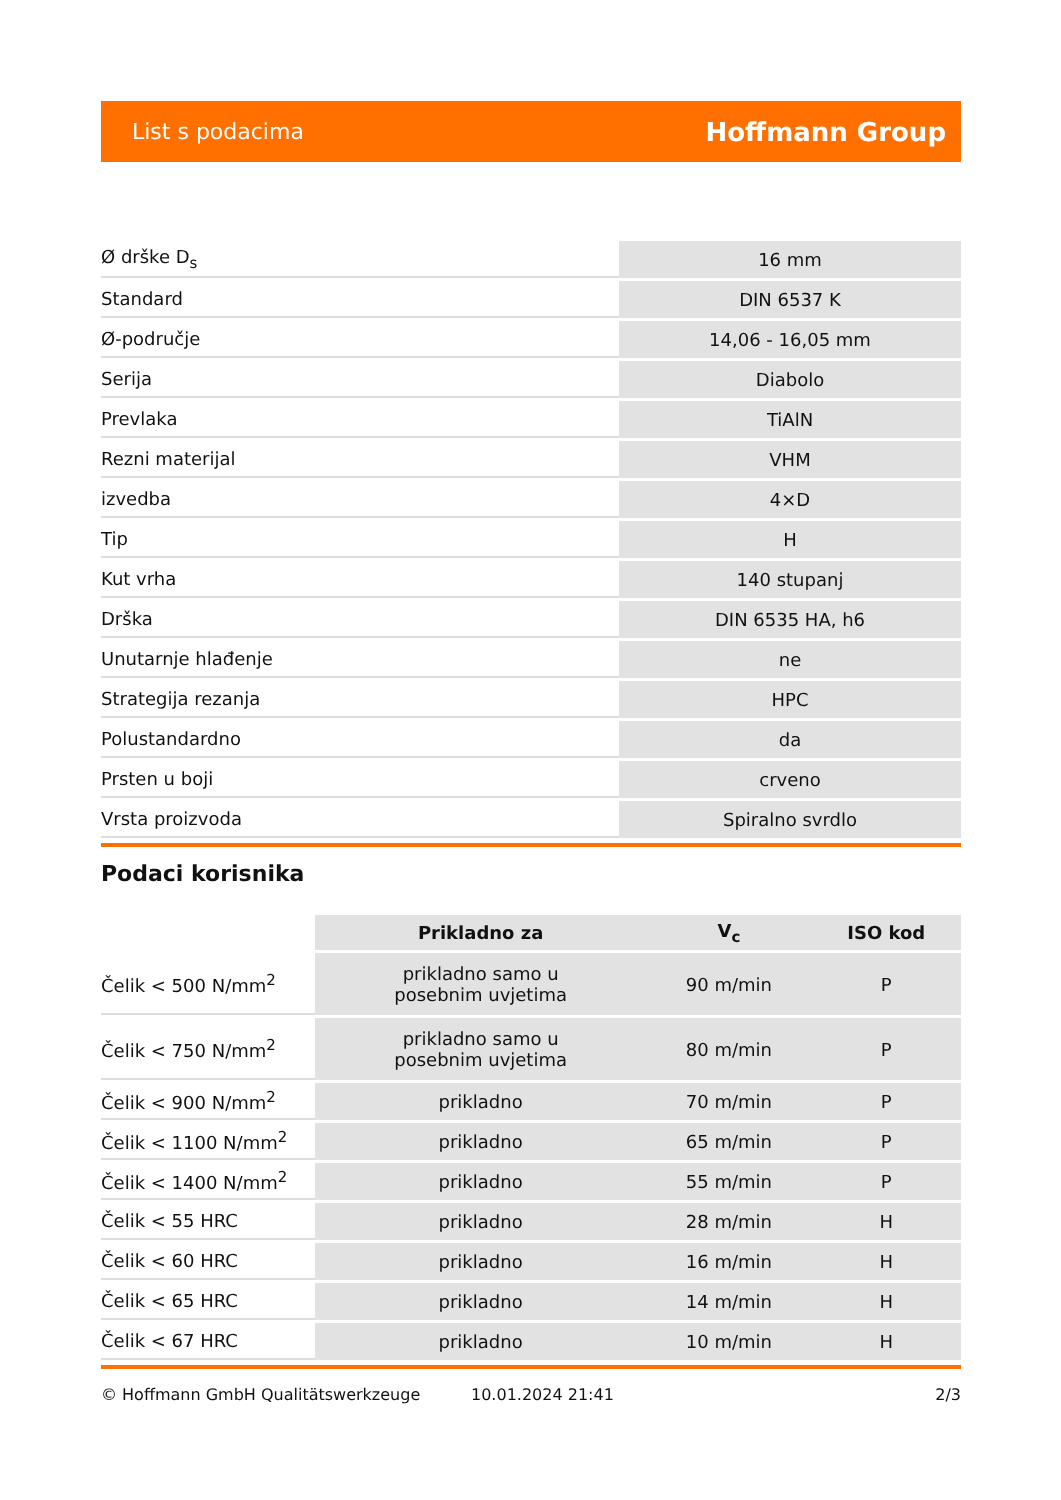List s podacima Hoffmann Group
| Ø drške D<sub>s</sub> | 16 mm |
| Standard | DIN 6537 K |
| Ø-područje | 14,06 - 16,05 mm |
| Serija | Diabolo |
| Prevlaka | TiAlN |
| Rezni materijal | VHM |
| izvedba | 4×D |
| Tip | H |
| Kut vrha | 140 stupanj |
| Drška | DIN 6535 HA, h6 |
| Unutarnje hlađenje | ne |
| Strategija rezanja | HPC |
| Polustandardno | da |
| Prsten u boji | crveno |
| Vrsta proizvoda | Spiralno svrdlo |
Podaci korisnika
| | Prikladno za | V<sub>c</sub> | ISO kod |
| --- | --- | --- | --- |
| Čelik < 500 N/mm<sup>2</sup> | prikladno samo u posebnim uvjetima | 90 m/min | P |
| Čelik < 750 N/mm<sup>2</sup> | prikladno samo u posebnim uvjetima | 80 m/min | P |
| Čelik < 900 N/mm<sup>2</sup> | prikladno | 70 m/min | P |
| Čelik < 1100 N/mm<sup>2</sup> | prikladno | 65 m/min | P |
| Čelik < 1400 N/mm<sup>2</sup> | prikladno | 55 m/min | P |
| Čelik < 55 HRC | prikladno | 28 m/min | H |
| Čelik < 60 HRC | prikladno | 16 m/min | H |
| Čelik < 65 HRC | prikladno | 14 m/min | H |
| Čelik < 67 HRC | prikladno | 10 m/min | H |
© Hoffmann GmbH Qualitätswerkzeuge 10.01.2024 21:41 2/3